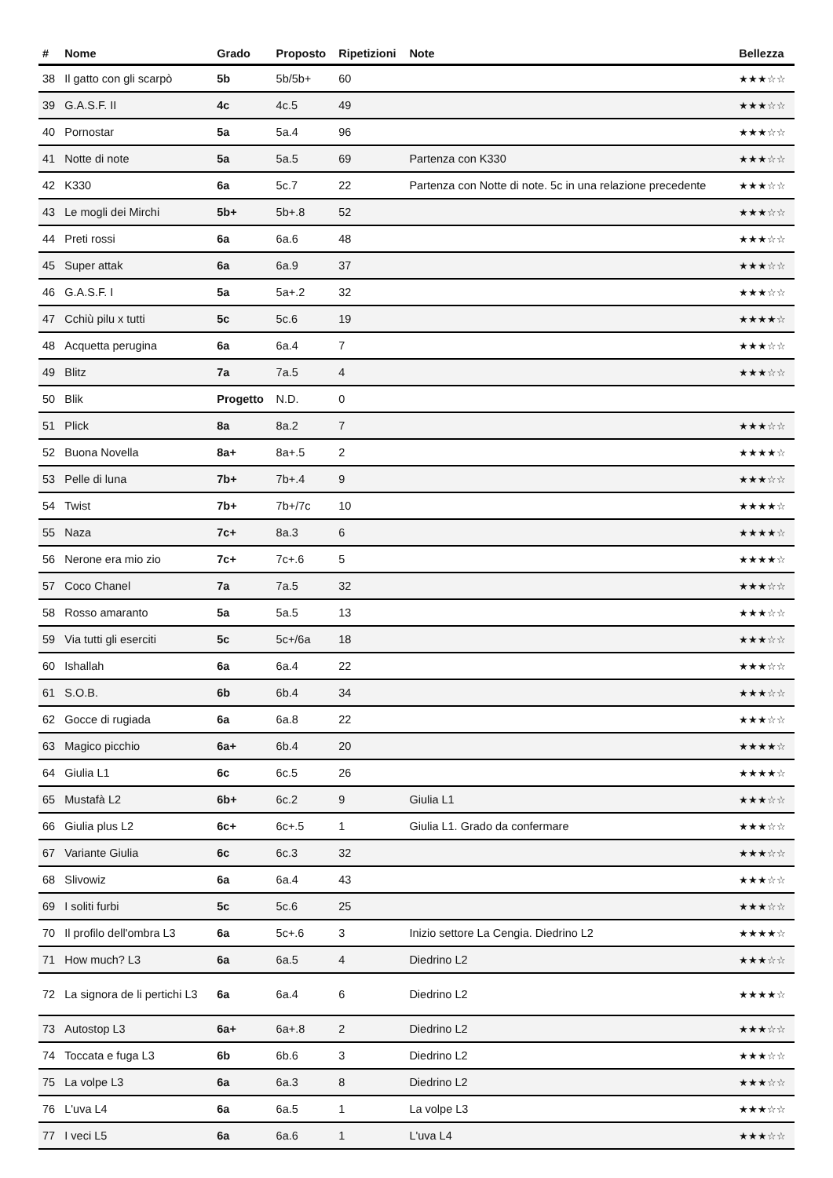| # | Nome | Grado | Proposto | Ripetizioni | Note | Bellezza |
| --- | --- | --- | --- | --- | --- | --- |
| 38 | Il gatto con gli scarpò | 5b | 5b/5b+ | 60 | | ★★★☆☆ |
| 39 | G.A.S.F. II | 4c | 4c.5 | 49 | | ★★★☆☆ |
| 40 | Pornostar | 5a | 5a.4 | 96 | | ★★★☆☆ |
| 41 | Notte di note | 5a | 5a.5 | 69 | Partenza con K330 | ★★★☆☆ |
| 42 | K330 | 6a | 5c.7 | 22 | Partenza con Notte di note. 5c in una relazione precedente | ★★★☆☆ |
| 43 | Le mogli dei Mirchi | 5b+ | 5b+.8 | 52 | | ★★★☆☆ |
| 44 | Preti rossi | 6a | 6a.6 | 48 | | ★★★☆☆ |
| 45 | Super attak | 6a | 6a.9 | 37 | | ★★★☆☆ |
| 46 | G.A.S.F. I | 5a | 5a+.2 | 32 | | ★★★☆☆ |
| 47 | Cchiù pilu x tutti | 5c | 5c.6 | 19 | | ★★★★☆ |
| 48 | Acquetta perugina | 6a | 6a.4 | 7 | | ★★★☆☆ |
| 49 | Blitz | 7a | 7a.5 | 4 | | ★★★☆☆ |
| 50 | Blik | Progetto | N.D. | 0 | | |
| 51 | Plick | 8a | 8a.2 | 7 | | ★★★☆☆ |
| 52 | Buona Novella | 8a+ | 8a+.5 | 2 | | ★★★★☆ |
| 53 | Pelle di luna | 7b+ | 7b+.4 | 9 | | ★★★☆☆ |
| 54 | Twist | 7b+ | 7b+/7c | 10 | | ★★★★☆ |
| 55 | Naza | 7c+ | 8a.3 | 6 | | ★★★★☆ |
| 56 | Nerone era mio zio | 7c+ | 7c+.6 | 5 | | ★★★★☆ |
| 57 | Coco Chanel | 7a | 7a.5 | 32 | | ★★★☆☆ |
| 58 | Rosso amaranto | 5a | 5a.5 | 13 | | ★★★☆☆ |
| 59 | Via tutti gli eserciti | 5c | 5c+/6a | 18 | | ★★★☆☆ |
| 60 | Ishallah | 6a | 6a.4 | 22 | | ★★★☆☆ |
| 61 | S.O.B. | 6b | 6b.4 | 34 | | ★★★☆☆ |
| 62 | Gocce di rugiada | 6a | 6a.8 | 22 | | ★★★☆☆ |
| 63 | Magico picchio | 6a+ | 6b.4 | 20 | | ★★★★☆ |
| 64 | Giulia L1 | 6c | 6c.5 | 26 | | ★★★★☆ |
| 65 | Mustafà L2 | 6b+ | 6c.2 | 9 | Giulia L1 | ★★★☆☆ |
| 66 | Giulia plus L2 | 6c+ | 6c+.5 | 1 | Giulia L1. Grado da confermare | ★★★☆☆ |
| 67 | Variante Giulia | 6c | 6c.3 | 32 | | ★★★☆☆ |
| 68 | Slivowiz | 6a | 6a.4 | 43 | | ★★★☆☆ |
| 69 | I soliti furbi | 5c | 5c.6 | 25 | | ★★★☆☆ |
| 70 | Il profilo dell'ombra L3 | 6a | 5c+.6 | 3 | Inizio settore La Cengia. Diedrino L2 | ★★★★☆ |
| 71 | How much? L3 | 6a | 6a.5 | 4 | Diedrino L2 | ★★★☆☆ |
| 72 | La signora de li pertichi L3 | 6a | 6a.4 | 6 | Diedrino L2 | ★★★★☆ |
| 73 | Autostop L3 | 6a+ | 6a+.8 | 2 | Diedrino L2 | ★★★☆☆ |
| 74 | Toccata e fuga L3 | 6b | 6b.6 | 3 | Diedrino L2 | ★★★☆☆ |
| 75 | La volpe L3 | 6a | 6a.3 | 8 | Diedrino L2 | ★★★☆☆ |
| 76 | L'uva L4 | 6a | 6a.5 | 1 | La volpe L3 | ★★★☆☆ |
| 77 | I veci L5 | 6a | 6a.6 | 1 | L'uva L4 | ★★★☆☆ |